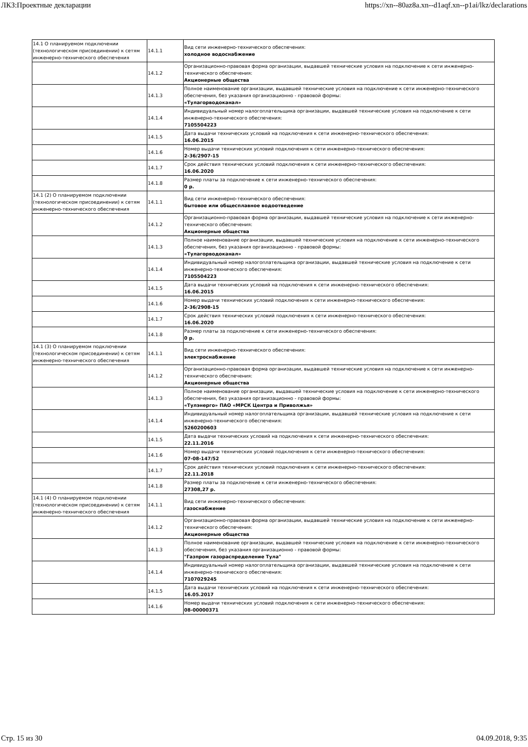ЛКЗ:Проектные декларации https://xn--80az8a.xn--d1aqf.xn--p1ai/lkz/declarations
| 14.1 О планируемом подключении (технологическом присоединении) к сетям инженерно-технического обеспечения | 14.1.1 | Вид сети инженерно-технического обеспечения: холодное водоснабжение |
| | 14.1.2 | Организационно-правовая форма организации, выдавшей технические условия на подключение к сети инженерно-технического обеспечения: Акционерные общества |
| | 14.1.3 | Полное наименование организации, выдавшей технические условия на подключение к сети инженерно-технического обеспечения, без указания организационно - правовой формы: «Тулагорводоканал» |
| | 14.1.4 | Индивидуальный номер налогоплательщика организации, выдавшей технические условия на подключение к сети инженерно-технического обеспечения: 7105504223 |
| | 14.1.5 | Дата выдачи технических условий на подключения к сети инженерно-технического обеспечения: 16.06.2015 |
| | 14.1.6 | Номер выдачи технических условий подключения к сети инженерно-технического обеспечения: 2-36/2907-15 |
| | 14.1.7 | Срок действия технических условий подключения к сети инженерно-технического обеспечения: 16.06.2020 |
| | 14.1.8 | Размер платы за подключение к сети инженерно-технического обеспечения: 0 р. |
| 14.1 (2) О планируемом подключении (технологическом присоединении) к сетям инженерно-технического обеспечения | 14.1.1 | Вид сети инженерно-технического обеспечения: бытовое или общесплавное водоотведение |
| | 14.1.2 | Организационно-правовая форма организации, выдавшей технические условия на подключение к сети инженерно-технического обеспечения: Акционерные общества |
| | 14.1.3 | Полное наименование организации, выдавшей технические условия на подключение к сети инженерно-технического обеспечения, без указания организационно - правовой формы: «Тулагорводоканал» |
| | 14.1.4 | Индивидуальный номер налогоплательщика организации, выдавшей технические условия на подключение к сети инженерно-технического обеспечения: 7105504223 |
| | 14.1.5 | Дата выдачи технических условий на подключения к сети инженерно-технического обеспечения: 16.06.2015 |
| | 14.1.6 | Номер выдачи технических условий подключения к сети инженерно-технического обеспечения: 2-36/2908-15 |
| | 14.1.7 | Срок действия технических условий подключения к сети инженерно-технического обеспечения: 16.06.2020 |
| | 14.1.8 | Размер платы за подключение к сети инженерно-технического обеспечения: 0 р. |
| 14.1 (3) О планируемом подключении (технологическом присоединении) к сетям инженерно-технического обеспечения | 14.1.1 | Вид сети инженерно-технического обеспечения: электроснабжение |
| | 14.1.2 | Организационно-правовая форма организации, выдавшей технические условия на подключение к сети инженерно-технического обеспечения: Акционерные общества |
| | 14.1.3 | Полное наименование организации, выдавшей технические условия на подключение к сети инженерно-технического обеспечения, без указания организационно - правовой формы: «Тулэнерго» ПАО «МРСК Центра и Приволжья» |
| | 14.1.4 | Индивидуальный номер налогоплательщика организации, выдавшей технические условия на подключение к сети инженерно-технического обеспечения: 5260200603 |
| | 14.1.5 | Дата выдачи технических условий на подключения к сети инженерно-технического обеспечения: 22.11.2016 |
| | 14.1.6 | Номер выдачи технических условий подключения к сети инженерно-технического обеспечения: 07-08-147/52 |
| | 14.1.7 | Срок действия технических условий подключения к сети инженерно-технического обеспечения: 22.11.2018 |
| | 14.1.8 | Размер платы за подключение к сети инженерно-технического обеспечения: 27308,27 р. |
| 14.1 (4) О планируемом подключении (технологическом присоединении) к сетям инженерно-технического обеспечения | 14.1.1 | Вид сети инженерно-технического обеспечения: газоснабжение |
| | 14.1.2 | Организационно-правовая форма организации, выдавшей технические условия на подключение к сети инженерно-технического обеспечения: Акционерные общества |
| | 14.1.3 | Полное наименование организации, выдавшей технические условия на подключение к сети инженерно-технического обеспечения, без указания организационно - правовой формы: "Газпром газораспределение Тула" |
| | 14.1.4 | Индивидуальный номер налогоплательщика организации, выдавшей технические условия на подключение к сети инженерно-технического обеспечения: 7107029245 |
| | 14.1.5 | Дата выдачи технических условий на подключения к сети инженерно-технического обеспечения: 16.05.2017 |
| | 14.1.6 | Номер выдачи технических условий подключения к сети инженерно-технического обеспечения: 08-00000371 |
Стр. 15 из 30 04.09.2018, 9:35